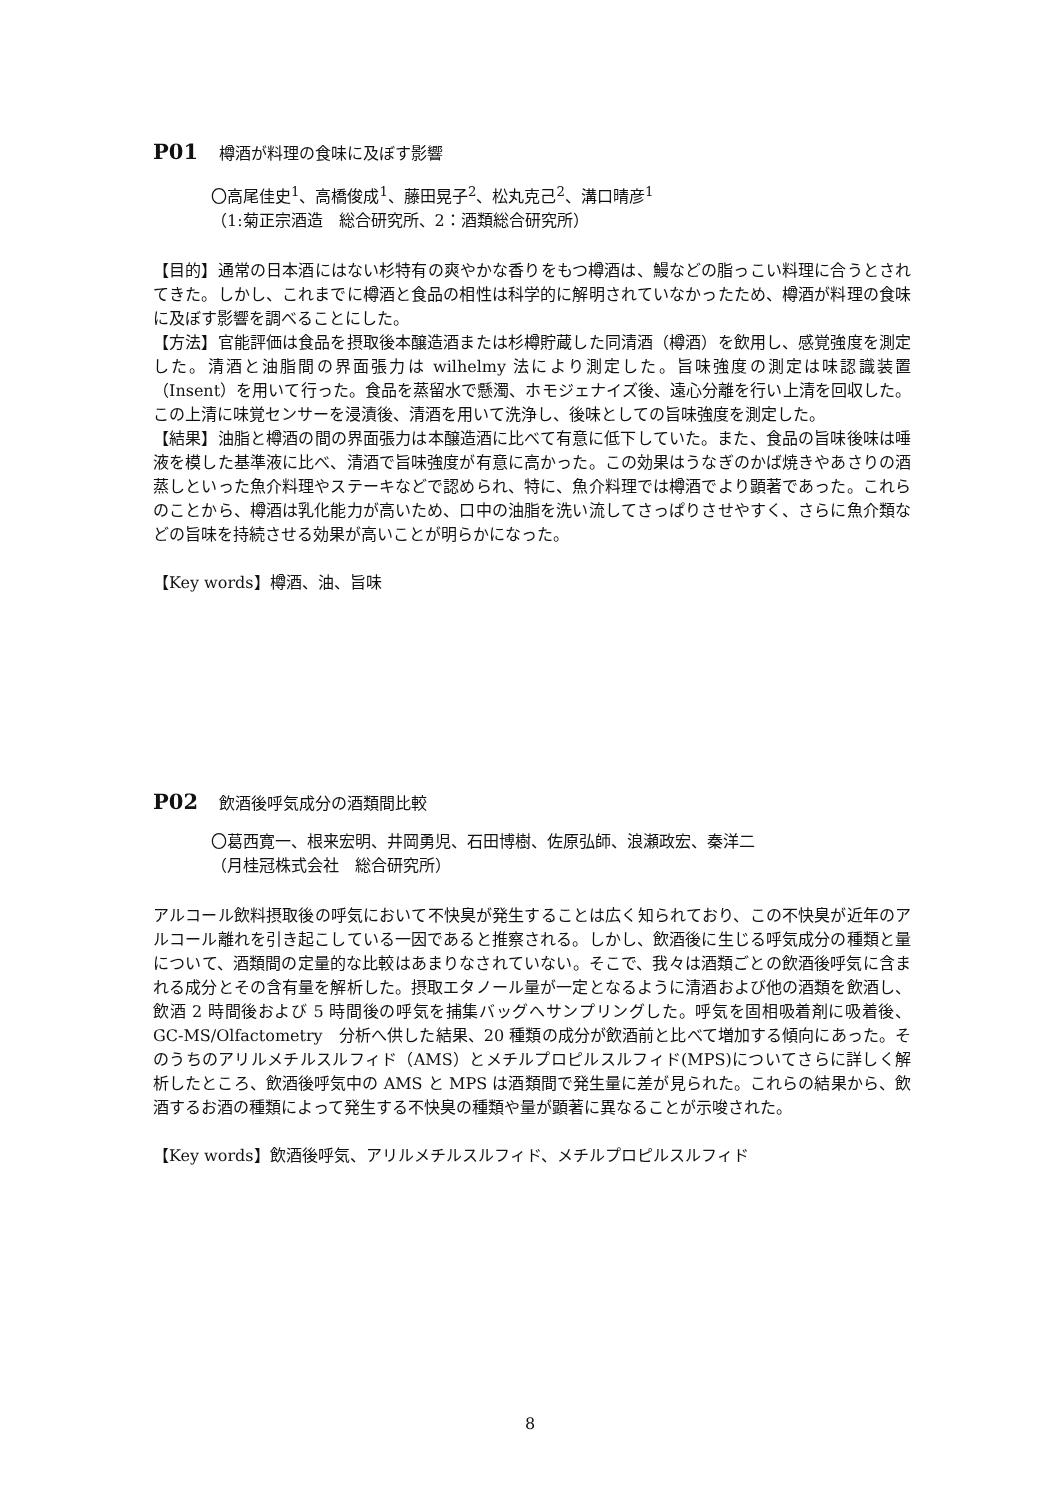P01 樽酒が料理の食味に及ぼす影響
〇高尾佳史<sup>1</sup>、高橋俊成<sup>1</sup>、藤田晃子<sup>2</sup>、松丸克己<sup>2</sup>、溝口晴彦<sup>1</sup>
（1:菊正宗酒造　総合研究所、2：酒類総合研究所）
【目的】通常の日本酒にはない杉特有の爽やかな香りをもつ樽酒は、鰻などの脂っこい料理に合うとされてきた。しかし、これまでに樽酒と食品の相性は科学的に解明されていなかったため、樽酒が料理の食味に及ぼす影響を調べることにした。
【方法】官能評価は食品を摂取後本醸造酒または杉樽貯蔵した同清酒（樽酒）を飲用し、感覚強度を測定した。清酒と油脂間の界面張力は wilhelmy 法により測定した。旨味強度の測定は味認識装置（Insent）を用いて行った。食品を蒸留水で懸濁、ホモジェナイズ後、遠心分離を行い上清を回収した。この上清に味覚センサーを浸漬後、清酒を用いて洗浄し、後味としての旨味強度を測定した。
【結果】油脂と樽酒の間の界面張力は本醸造酒に比べて有意に低下していた。また、食品の旨味後味は唾液を模した基準液に比べ、清酒で旨味強度が有意に高かった。この効果はうなぎのかば焼きやあさりの酒蒸しといった魚介料理やステーキなどで認められ、特に、魚介料理では樽酒でより顕著であった。これらのことから、樽酒は乳化能力が高いため、口中の油脂を洗い流してさっぱりさせやすく、さらに魚介類などの旨味を持続させる効果が高いことが明らかになった。
【Key words】樽酒、油、旨味
P02 飲酒後呼気成分の酒類間比較
〇葛西寛一、根来宏明、井岡勇児、石田博樹、佐原弘師、浪瀬政宏、秦洋二
（月桂冠株式会社　総合研究所）
アルコール飲料摂取後の呼気において不快臭が発生することは広く知られており、この不快臭が近年のアルコール離れを引き起こしている一因であると推察される。しかし、飲酒後に生じる呼気成分の種類と量について、酒類間の定量的な比較はあまりなされていない。そこで、我々は酒類ごとの飲酒後呼気に含まれる成分とその含有量を解析した。摂取エタノール量が一定となるように清酒および他の酒類を飲酒し、飲酒 2 時間後および 5 時間後の呼気を捕集バッグへサンプリングした。呼気を固相吸着剤に吸着後、GC-MS/Olfactometry　分析へ供した結果、20 種類の成分が飲酒前と比べて増加する傾向にあった。そのうちのアリルメチルスルフィド（AMS）とメチルプロピルスルフィド(MPS)についてさらに詳しく解析したところ、飲酒後呼気中の AMS と MPS は酒類間で発生量に差が見られた。これらの結果から、飲酒するお酒の種類によって発生する不快臭の種類や量が顕著に異なることが示唆された。
【Key words】飲酒後呼気、アリルメチルスルフィド、メチルプロピルスルフィド
8